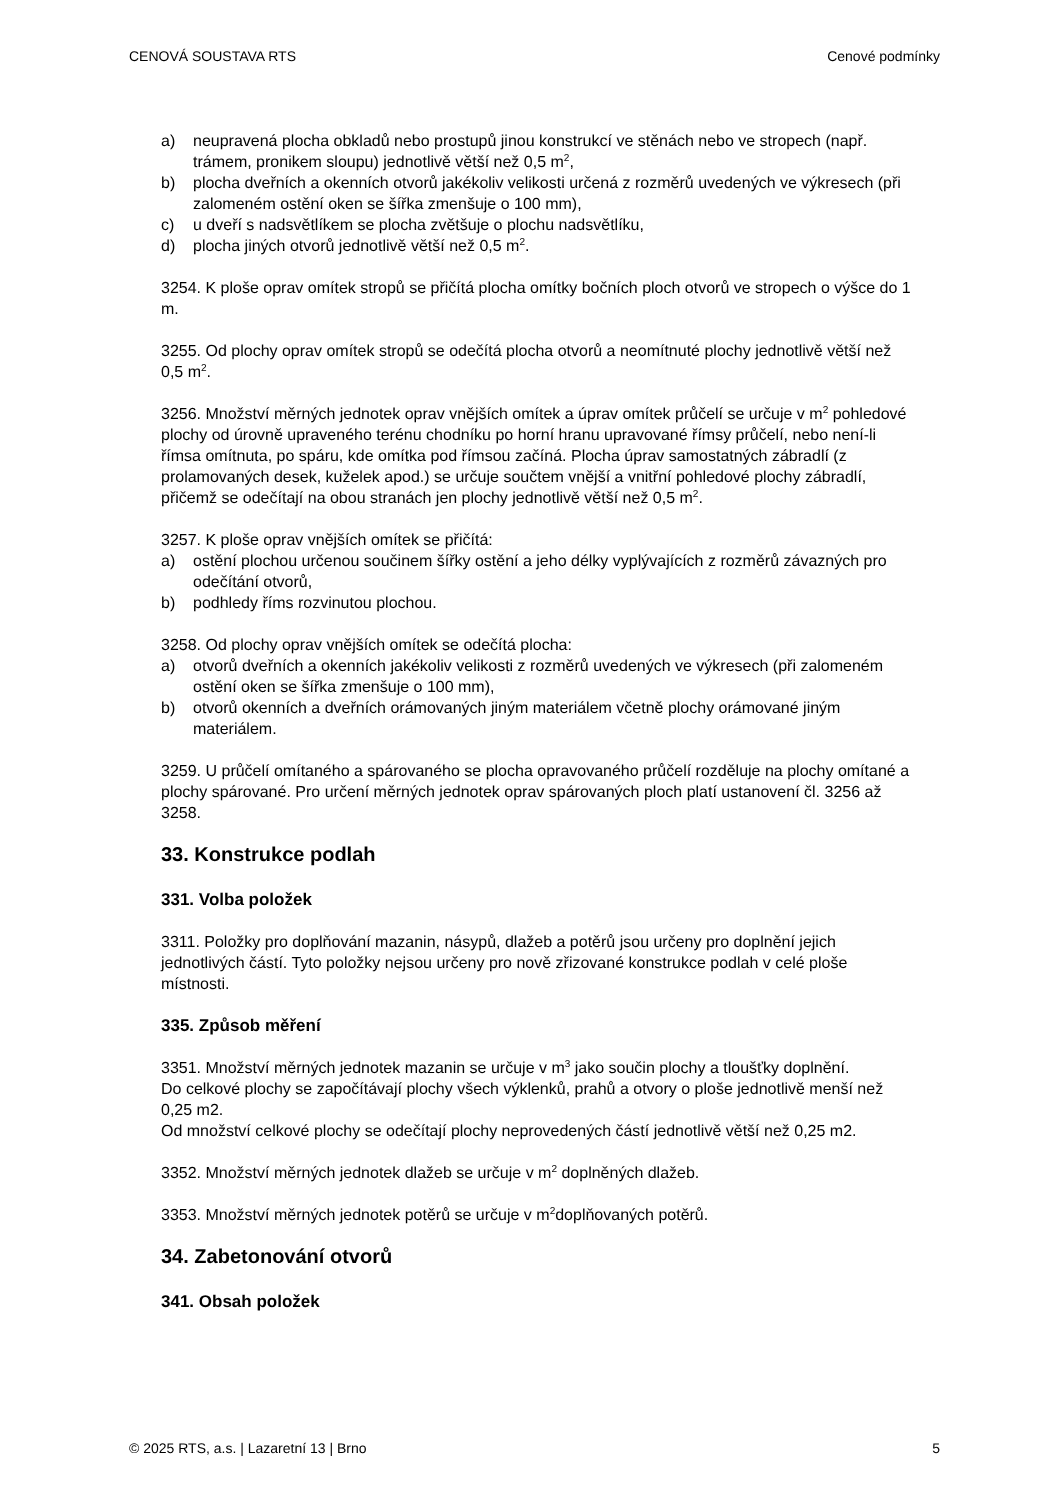CENOVÁ SOUSTAVA RTS Cenové podmínky
a) neupravená plocha obkladů nebo prostupů jinou konstrukcí ve stěnách nebo ve stropech (např. trámem, pronikem sloupu) jednotlivě větší než 0,5 m<sup>2</sup>,
b) plocha dveřních a okenních otvorů jakékoliv velikosti určená z rozměrů uvedených ve výkresech (při zalomeném ostění oken se šířka zmenšuje o 100 mm),
c) u dveří s nadsvětlíkem se plocha zvětšuje o plochu nadsvětlíku,
d) plocha jiných otvorů jednotlivě větší než 0,5 m<sup>2</sup>.
3254. K ploše oprav omítek stropů se přičítá plocha omítky bočních ploch otvorů ve stropech o výšce do 1 m.
3255. Od plochy oprav omítek stropů se odečítá plocha otvorů a neomítnuté plochy jednotlivě větší než 0,5 m<sup>2</sup>.
3256. Množství měrných jednotek oprav vnějších omítek a úprav omítek průčelí se určuje v m<sup>2</sup> pohledové plochy od úrovně upraveného terénu chodníku po horní hranu upravované římsy průčelí, nebo není-li římsa omítnuta, po spáru, kde omítka pod římsou začíná. Plocha úprav samostatných zábradlí (z prolamovaných desek, kuželek apod.) se určuje součtem vnější a vnitřní pohledové plochy zábradlí, přičemž se odečítají na obou stranách jen plochy jednotlivě větší než 0,5 m<sup>2</sup>.
3257. K ploše oprav vnějších omítek se přičítá:
a) ostění plochou určenou součinem šířky ostění a jeho délky vyplývajících z rozměrů závazných pro odečítání otvorů,
b) podhledy říms rozvinutou plochou.
3258. Od plochy oprav vnějších omítek se odečítá plocha:
a) otvorů dveřních a okenních jakékoliv velikosti z rozměrů uvedených ve výkresech (při zalomeném ostění oken se šířka zmenšuje o 100 mm),
b) otvorů okenních a dveřních orámovaných jiným materiálem včetně plochy orámované jiným materiálem.
3259. U průčelí omítaného a spárovaného se plocha opravovaného průčelí rozděluje na plochy omítané a plochy spárované. Pro určení měrných jednotek oprav spárovaných ploch platí ustanovení čl. 3256 až 3258.
33. Konstrukce podlah
331. Volba položek
3311. Položky pro doplňování mazanin, násypů, dlažeb a potěrů jsou určeny pro doplnění jejich jednotlivých částí. Tyto položky nejsou určeny pro nově zřizované konstrukce podlah v celé ploše místnosti.
335. Způsob měření
3351. Množství měrných jednotek mazanin se určuje v m<sup>3</sup> jako součin plochy a tloušťky doplnění.
Do celkové plochy se započítávají plochy všech výklenků, prahů a otvory o ploše jednotlivě menší než 0,25 m2.
Od množství celkové plochy se odečítají plochy neprovedených částí jednotlivě větší než 0,25 m2.
3352. Množství měrných jednotek dlažeb se určuje v m<sup>2</sup> doplněných dlažeb.
3353. Množství měrných jednotek potěrů se určuje v m<sup>2</sup>doplňovaných potěrů.
34. Zabetonování otvorů
341. Obsah položek
© 2025 RTS, a.s. | Lazaretní 13 | Brno 5